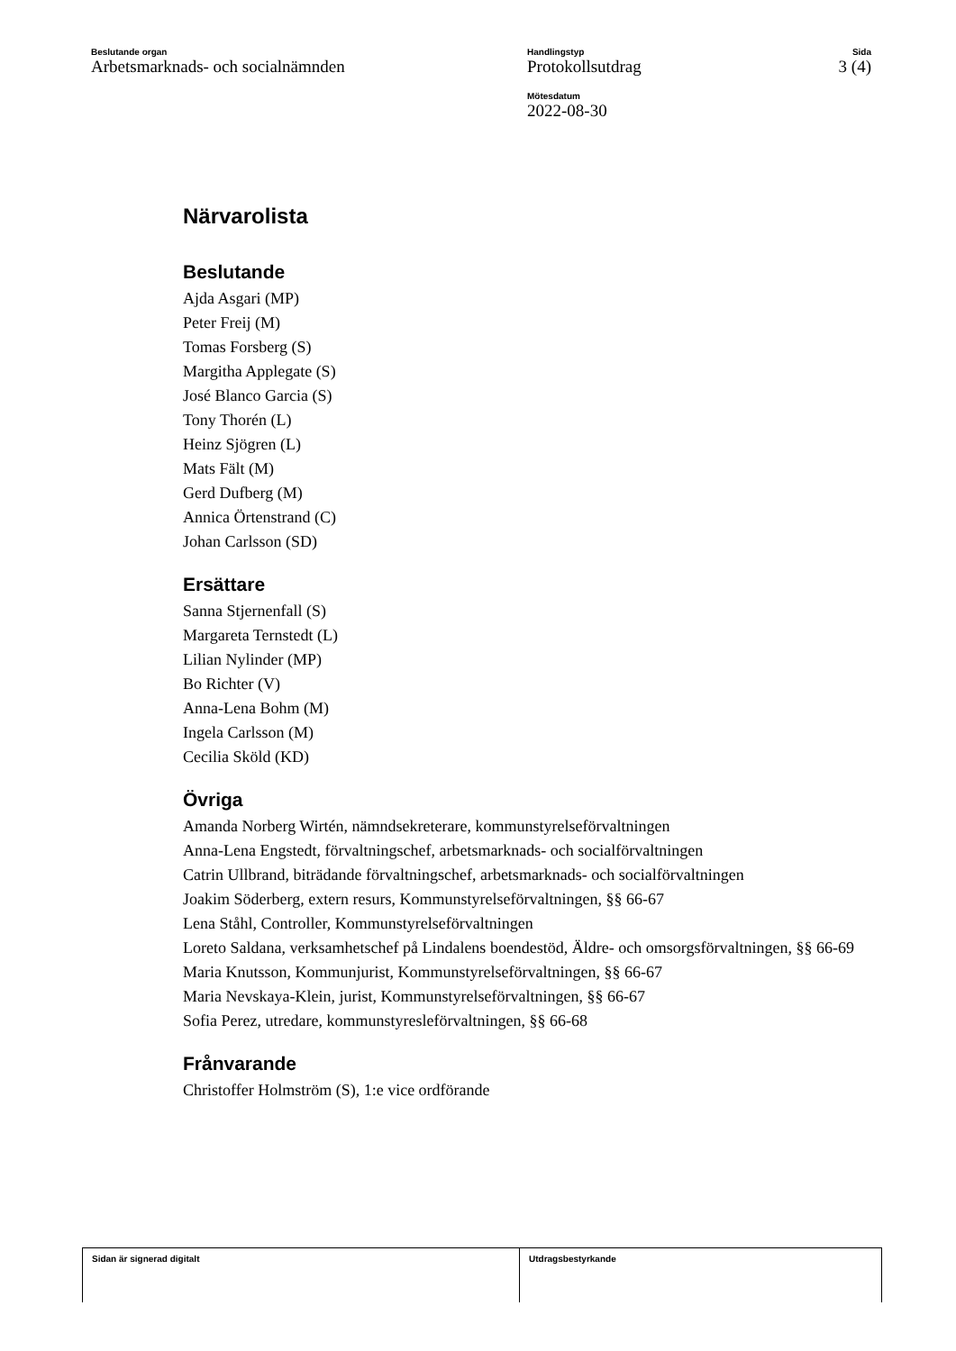Beslutande organ
Arbetsmarknads- och socialnämnden
Handlingstyp
Protokollsutdrag
Mötesdatum
2022-08-30
Sida
3 (4)
Närvarolista
Beslutande
Ajda Asgari (MP)
Peter Freij (M)
Tomas Forsberg (S)
Margitha Applegate (S)
José Blanco Garcia (S)
Tony Thorén (L)
Heinz Sjögren (L)
Mats Fält (M)
Gerd Dufberg (M)
Annica Örtenstrand (C)
Johan Carlsson (SD)
Ersättare
Sanna Stjernenfall (S)
Margareta Ternstedt (L)
Lilian Nylinder (MP)
Bo Richter (V)
Anna-Lena Bohm (M)
Ingela Carlsson (M)
Cecilia Sköld (KD)
Övriga
Amanda Norberg Wirtén, nämndsekreterare, kommunstyrelseförvaltningen
Anna-Lena Engstedt, förvaltningschef, arbetsmarknads- och socialförvaltningen
Catrin Ullbrand, biträdande förvaltningschef, arbetsmarknads- och socialförvaltningen
Joakim Söderberg, extern resurs, Kommunstyrelseförvaltningen, §§ 66-67
Lena Ståhl, Controller, Kommunstyrelseförvaltningen
Loreto Saldana, verksamhetschef på Lindalens boendestöd, Äldre- och omsorgsförvaltningen, §§ 66-69
Maria Knutsson, Kommunjurist, Kommunstyrelseförvaltningen, §§ 66-67
Maria Nevskaya-Klein, jurist, Kommunstyrelseförvaltningen, §§ 66-67
Sofia Perez, utredare, kommunstyresleförvaltningen, §§ 66-68
Frånvarande
Christoffer Holmström (S), 1:e vice ordförande
Sidan är signerad digitalt Utdragsbestyrkande